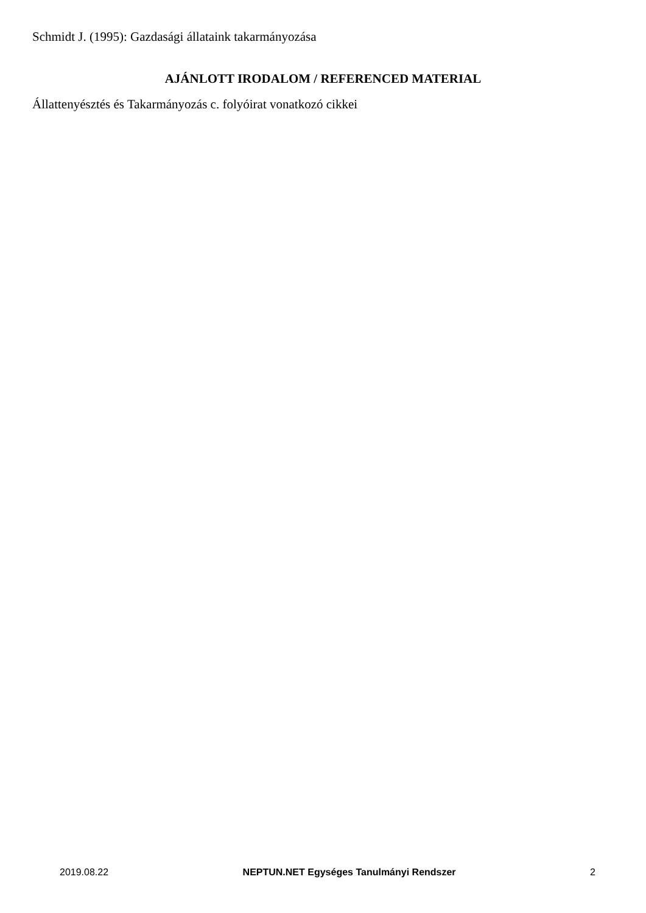Schmidt J. (1995): Gazdasági állataink takarmányozása
AJÁNLOTT IRODALOM / REFERENCED MATERIAL
Állattenyésztés és Takarmányozás c. folyóirat vonatkozó cikkei
2019.08.22 NEPTUN.NET Egységes Tanulmányi Rendszer 2